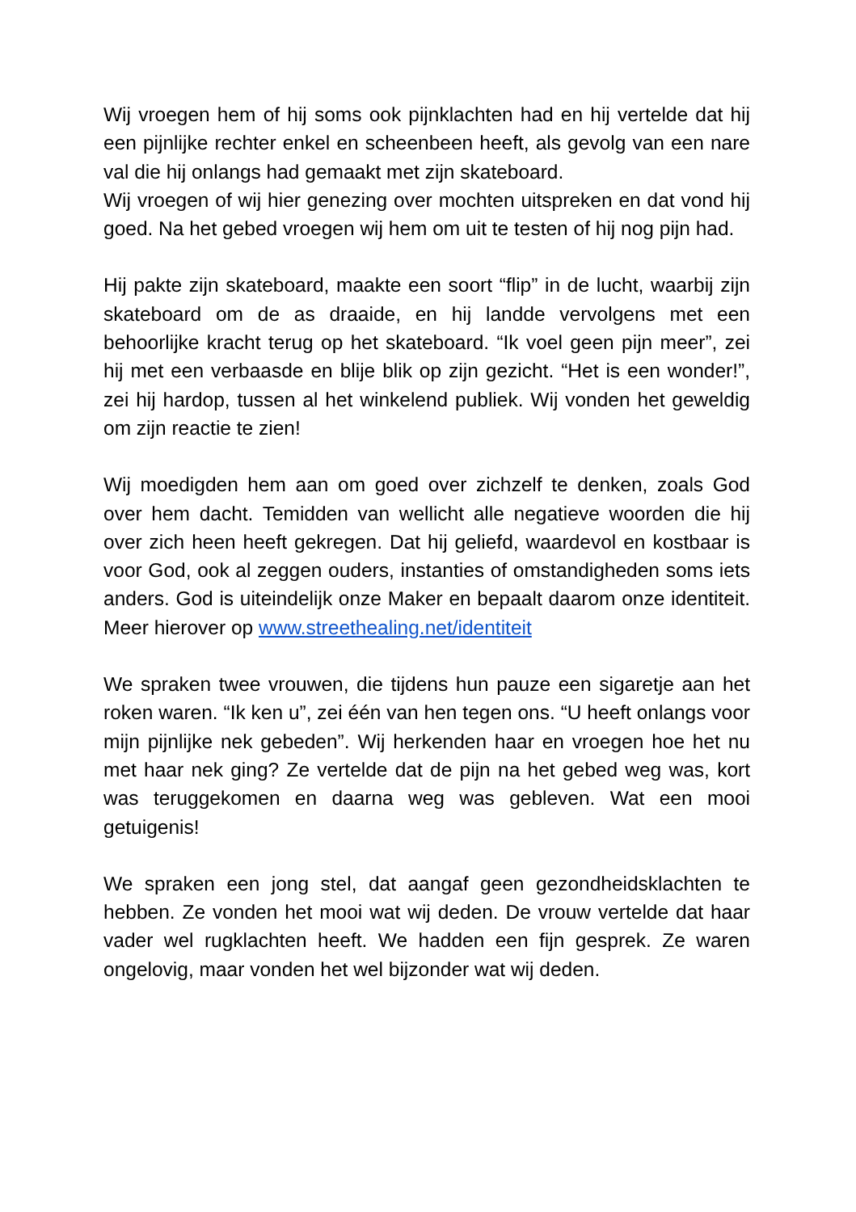Wij vroegen hem of hij soms ook pijnklachten had en hij vertelde dat hij een pijnlijke rechter enkel en scheenbeen heeft, als gevolg van een nare val die hij onlangs had gemaakt met zijn skateboard.
Wij vroegen of wij hier genezing over mochten uitspreken en dat vond hij goed. Na het gebed vroegen wij hem om uit te testen of hij nog pijn had.
Hij pakte zijn skateboard, maakte een soort “flip” in de lucht, waarbij zijn skateboard om de as draaide, en hij landde vervolgens met een behoorlijke kracht terug op het skateboard. “Ik voel geen pijn meer”, zei hij met een verbaasde en blije blik op zijn gezicht. “Het is een wonder!”, zei hij hardop, tussen al het winkelend publiek. Wij vonden het geweldig om zijn reactie te zien!
Wij moedigden hem aan om goed over zichzelf te denken, zoals God over hem dacht. Temidden van wellicht alle negatieve woorden die hij over zich heen heeft gekregen. Dat hij geliefd, waardevol en kostbaar is voor God, ook al zeggen ouders, instanties of omstandigheden soms iets anders. God is uiteindelijk onze Maker en bepaalt daarom onze identiteit. Meer hierover op www.streethealing.net/identiteit
We spraken twee vrouwen, die tijdens hun pauze een sigaretje aan het roken waren. “Ik ken u”, zei één van hen tegen ons. “U heeft onlangs voor mijn pijnlijke nek gebeden”. Wij herkenden haar en vroegen hoe het nu met haar nek ging? Ze vertelde dat de pijn na het gebed weg was, kort was teruggekomen en daarna weg was gebleven. Wat een mooi getuigenis!
We spraken een jong stel, dat aangaf geen gezondheidsklachten te hebben. Ze vonden het mooi wat wij deden. De vrouw vertelde dat haar vader wel rugklachten heeft. We hadden een fijn gesprek. Ze waren ongelovig, maar vonden het wel bijzonder wat wij deden.